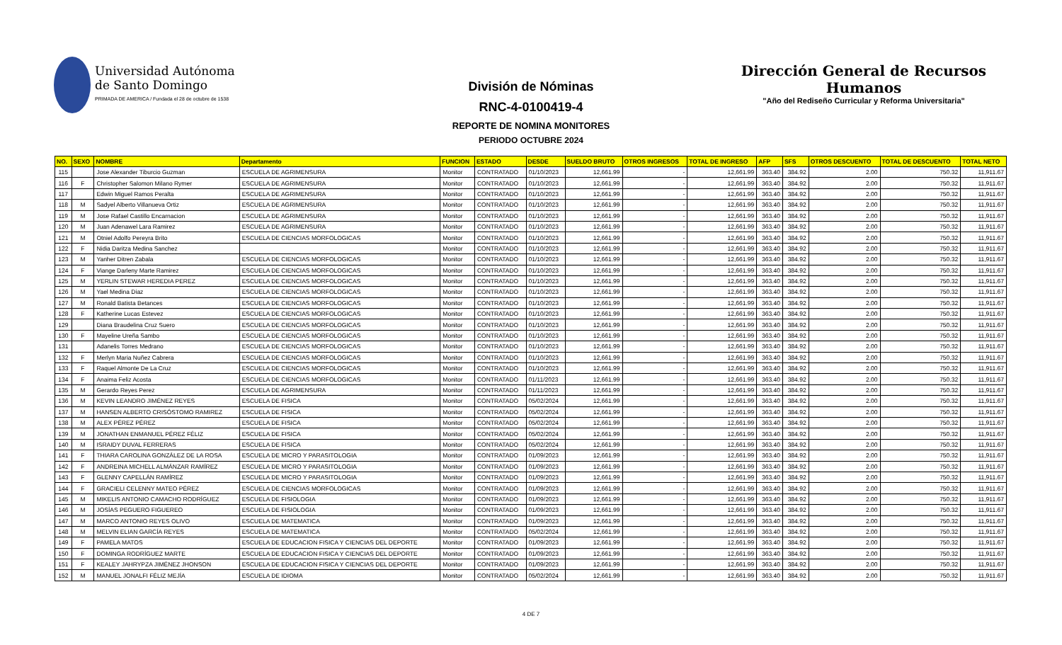Universidad Autónoma
de Santo Domingo
PRIMADA DE AMERICA / Fundada el 28 de octubre de 1538
División de Nóminas
RNC-4-0100419-4
REPORTE DE NOMINA MONITORES
PERIODO OCTUBRE 2024
Dirección General de Recursos Humanos
"Año del Rediseño Curricular y Reforma Universitaria"
| NO. | SEXO | NOMBRE | Departamento | FUNCION | ESTADO | DESDE | SUELDO BRUTO | OTROS INGRESOS | TOTAL DE INGRESO | AFP | SFS | OTROS DESCUENTO | TOTAL DE DESCUENTO | TOTAL NETO |
| --- | --- | --- | --- | --- | --- | --- | --- | --- | --- | --- | --- | --- | --- | --- |
| 115 | | Jose Alexander Tiburcio Guzman | ESCUELA DE AGRIMENSURA | Monitor | CONTRATADO | 01/10/2023 | 12,661.99 | - | 12,661.99 | 363.40 | 384.92 | 2.00 | 750.32 | 11,911.67 |
| 116 | F | Christopher Salomon Milano Rymer | ESCUELA DE AGRIMENSURA | Monitor | CONTRATADO | 01/10/2023 | 12,661.99 | - | 12,661.99 | 363.40 | 384.92 | 2.00 | 750.32 | 11,911.67 |
| 117 | | Edwin Miguel Ramos Peralta | ESCUELA DE AGRIMENSURA | Monitor | CONTRATADO | 01/10/2023 | 12,661.99 | - | 12,661.99 | 363.40 | 384.92 | 2.00 | 750.32 | 11,911.67 |
| 118 | M | Sadyel Alberto Villanueva Ortiz | ESCUELA DE AGRIMENSURA | Monitor | CONTRATADO | 01/10/2023 | 12,661.99 | - | 12,661.99 | 363.40 | 384.92 | 2.00 | 750.32 | 11,911.67 |
| 119 | M | Jose Rafael Castillo Encarnacion | ESCUELA DE AGRIMENSURA | Monitor | CONTRATADO | 01/10/2023 | 12,661.99 | - | 12,661.99 | 363.40 | 384.92 | 2.00 | 750.32 | 11,911.67 |
| 120 | M | Juan Adenawel Lara Ramirez | ESCUELA DE AGRIMENSURA | Monitor | CONTRATADO | 01/10/2023 | 12,661.99 | - | 12,661.99 | 363.40 | 384.92 | 2.00 | 750.32 | 11,911.67 |
| 121 | M | Otniel Adolfo Pereyra Brito | ESCUELA DE CIENCIAS MORFOLOGICAS | Monitor | CONTRATADO | 01/10/2023 | 12,661.99 | - | 12,661.99 | 363.40 | 384.92 | 2.00 | 750.32 | 11,911.67 |
| 122 | F | Nidia Daritza Medina Sanchez | | Monitor | CONTRATADO | 01/10/2023 | 12,661.99 | - | 12,661.99 | 363.40 | 384.92 | 2.00 | 750.32 | 11,911.67 |
| 123 | M | Yanher Ditren Zabala | ESCUELA DE CIENCIAS MORFOLOGICAS | Monitor | CONTRATADO | 01/10/2023 | 12,661.99 | - | 12,661.99 | 363.40 | 384.92 | 2.00 | 750.32 | 11,911.67 |
| 124 | F | Viange Darleny Marte Ramirez | ESCUELA DE CIENCIAS MORFOLOGICAS | Monitor | CONTRATADO | 01/10/2023 | 12,661.99 | - | 12,661.99 | 363.40 | 384.92 | 2.00 | 750.32 | 11,911.67 |
| 125 | M | YERLIN STEWAR HEREDIA PEREZ | ESCUELA DE CIENCIAS MORFOLOGICAS | Monitor | CONTRATADO | 01/10/2023 | 12,661.99 | - | 12,661.99 | 363.40 | 384.92 | 2.00 | 750.32 | 11,911.67 |
| 126 | M | Yael Medina Diaz | ESCUELA DE CIENCIAS MORFOLOGICAS | Monitor | CONTRATADO | 01/10/2023 | 12,661.99 | - | 12,661.99 | 363.40 | 384.92 | 2.00 | 750.32 | 11,911.67 |
| 127 | M | Ronald Batista Betances | ESCUELA DE CIENCIAS MORFOLOGICAS | Monitor | CONTRATADO | 01/10/2023 | 12,661.99 | - | 12,661.99 | 363.40 | 384.92 | 2.00 | 750.32 | 11,911.67 |
| 128 | F | Katherine Lucas Estevez | ESCUELA DE CIENCIAS MORFOLOGICAS | Monitor | CONTRATADO | 01/10/2023 | 12,661.99 | - | 12,661.99 | 363.40 | 384.92 | 2.00 | 750.32 | 11,911.67 |
| 129 | | Diana Braudelina Cruz Suero | ESCUELA DE CIENCIAS MORFOLOGICAS | Monitor | CONTRATADO | 01/10/2023 | 12,661.99 | - | 12,661.99 | 363.40 | 384.92 | 2.00 | 750.32 | 11,911.67 |
| 130 | F | Mayeline Ureña Sambo | ESCUELA DE CIENCIAS MORFOLOGICAS | Monitor | CONTRATADO | 01/10/2023 | 12,661.99 | - | 12,661.99 | 363.40 | 384.92 | 2.00 | 750.32 | 11,911.67 |
| 131 | | Adanelis Torres Medrano | ESCUELA DE CIENCIAS MORFOLOGICAS | Monitor | CONTRATADO | 01/10/2023 | 12,661.99 | - | 12,661.99 | 363.40 | 384.92 | 2.00 | 750.32 | 11,911.67 |
| 132 | F | Merlyn Maria Nuñez Cabrera | ESCUELA DE CIENCIAS MORFOLOGICAS | Monitor | CONTRATADO | 01/10/2023 | 12,661.99 | - | 12,661.99 | 363.40 | 384.92 | 2.00 | 750.32 | 11,911.67 |
| 133 | F | Raquel Almonte De La Cruz | ESCUELA DE CIENCIAS MORFOLOGICAS | Monitor | CONTRATADO | 01/10/2023 | 12,661.99 | - | 12,661.99 | 363.40 | 384.92 | 2.00 | 750.32 | 11,911.67 |
| 134 | F | Anaima Feliz Acosta | ESCUELA DE CIENCIAS MORFOLOGICAS | Monitor | CONTRATADO | 01/11/2023 | 12,661.99 | - | 12,661.99 | 363.40 | 384.92 | 2.00 | 750.32 | 11,911.67 |
| 135 | M | Gerardo Reyes Perez | ESCUELA DE AGRIMENSURA | Monitor | CONTRATADO | 01/11/2023 | 12,661.99 | - | 12,661.99 | 363.40 | 384.92 | 2.00 | 750.32 | 11,911.67 |
| 136 | M | KEVIN LEANDRO JIMÉNEZ REYES | ESCUELA DE FISICA | Monitor | CONTRATADO | 05/02/2024 | 12,661.99 | - | 12,661.99 | 363.40 | 384.92 | 2.00 | 750.32 | 11,911.67 |
| 137 | M | HANSEN ALBERTO CRISÓSTOMO RAMIREZ | ESCUELA DE FISICA | Monitor | CONTRATADO | 05/02/2024 | 12,661.99 | - | 12,661.99 | 363.40 | 384.92 | 2.00 | 750.32 | 11,911.67 |
| 138 | M | ALEX PÉREZ PÉREZ | ESCUELA DE FISICA | Monitor | CONTRATADO | 05/02/2024 | 12,661.99 | - | 12,661.99 | 363.40 | 384.92 | 2.00 | 750.32 | 11,911.67 |
| 139 | M | JONATHAN ENMANUEL PÉREZ FÉLIZ | ESCUELA DE FISICA | Monitor | CONTRATADO | 05/02/2024 | 12,661.99 | - | 12,661.99 | 363.40 | 384.92 | 2.00 | 750.32 | 11,911.67 |
| 140 | M | ISRAIDY DUVAL FERRERAS | ESCUELA DE FISICA | Monitor | CONTRATADO | 05/02/2024 | 12,661.99 | - | 12,661.99 | 363.40 | 384.92 | 2.00 | 750.32 | 11,911.67 |
| 141 | F | THIARA CAROLINA GONZÁLEZ DE LA ROSA | ESCUELA DE MICRO Y PARASITOLOGIA | Monitor | CONTRATADO | 01/09/2023 | 12,661.99 | - | 12,661.99 | 363.40 | 384.92 | 2.00 | 750.32 | 11,911.67 |
| 142 | F | ANDREINA MICHELL ALMÁNZAR RAMÍREZ | ESCUELA DE MICRO Y PARASITOLOGIA | Monitor | CONTRATADO | 01/09/2023 | 12,661.99 | - | 12,661.99 | 363.40 | 384.92 | 2.00 | 750.32 | 11,911.67 |
| 143 | F | GLENNY CAPELLÁN RAMÍREZ | ESCUELA DE MICRO Y PARASITOLOGIA | Monitor | CONTRATADO | 01/09/2023 | 12,661.99 | - | 12,661.99 | 363.40 | 384.92 | 2.00 | 750.32 | 11,911.67 |
| 144 | F | GRACIELI CELENNY MATEO PÉREZ | ESCUELA DE CIENCIAS MORFOLOGICAS | Monitor | CONTRATADO | 01/09/2023 | 12,661.99 | - | 12,661.99 | 363.40 | 384.92 | 2.00 | 750.32 | 11,911.67 |
| 145 | M | MIKELIS ANTONIO CAMACHO RODRÍGUEZ | ESCUELA DE FISIOLOGIA | Monitor | CONTRATADO | 01/09/2023 | 12,661.99 | - | 12,661.99 | 363.40 | 384.92 | 2.00 | 750.32 | 11,911.67 |
| 146 | M | JOSÍAS PEGUERO FIGUEREO | ESCUELA DE FISIOLOGIA | Monitor | CONTRATADO | 01/09/2023 | 12,661.99 | - | 12,661.99 | 363.40 | 384.92 | 2.00 | 750.32 | 11,911.67 |
| 147 | M | MARCO ANTONIO REYES OLIVO | ESCUELA DE MATEMATICA | Monitor | CONTRATADO | 01/09/2023 | 12,661.99 | - | 12,661.99 | 363.40 | 384.92 | 2.00 | 750.32 | 11,911.67 |
| 148 | M | MELVIN ELIAN GARCÍA REYES | ESCUELA DE MATEMATICA | Monitor | CONTRATADO | 05/02/2024 | 12,661.99 | - | 12,661.99 | 363.40 | 384.92 | 2.00 | 750.32 | 11,911.67 |
| 149 | F | PAMELA MATOS | ESCUELA DE EDUCACION FISICA Y CIENCIAS DEL DEPORTE | Monitor | CONTRATADO | 01/09/2023 | 12,661.99 | - | 12,661.99 | 363.40 | 384.92 | 2.00 | 750.32 | 11,911.67 |
| 150 | F | DOMINGA RODRÍGUEZ MARTE | ESCUELA DE EDUCACION FISICA Y CIENCIAS DEL DEPORTE | Monitor | CONTRATADO | 01/09/2023 | 12,661.99 | - | 12,661.99 | 363.40 | 384.92 | 2.00 | 750.32 | 11,911.67 |
| 151 | F | KEALEY JAHRYPZA JIMÉNEZ JHONSON | ESCUELA DE EDUCACION FISICA Y CIENCIAS DEL DEPORTE | Monitor | CONTRATADO | 01/09/2023 | 12,661.99 | - | 12,661.99 | 363.40 | 384.92 | 2.00 | 750.32 | 11,911.67 |
| 152 | M | MANUEL JONALFI FÉLIZ MEJÍA | ESCUELA DE IDIOMA | Monitor | CONTRATADO | 05/02/2024 | 12,661.99 | - | 12,661.99 | 363.40 | 384.92 | 2.00 | 750.32 | 11,911.67 |
4 DE 7